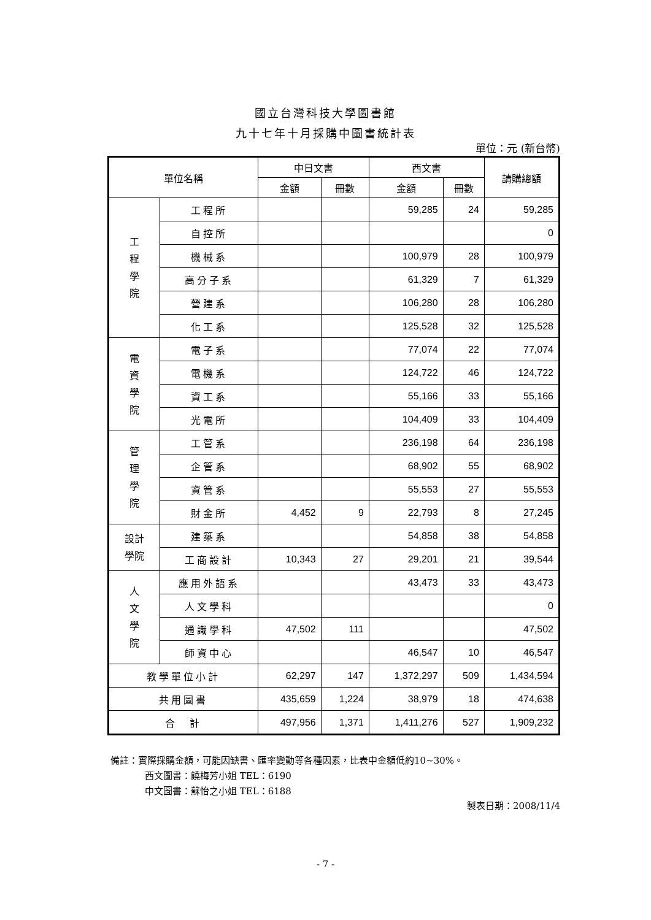國立台灣科技大學圖書館
九十七年十月採購中圖書統計表
單位：元 (新台幣)
| 單位名稱 | | 中日文書 | | 西文書 | | 請購總額 |
| --- | --- | --- | --- | --- | --- | --- |
| | | 金額 | 冊數 | 金額 | 冊數 | |
| 工 程 學 院 | 工程所 | | | 59,285 | 24 | 59,285 |
| | 自控所 | | | | | 0 |
| | 機械系 | | | 100,979 | 28 | 100,979 |
| | 高分子系 | | | 61,329 | 7 | 61,329 |
| | 營建系 | | | 106,280 | 28 | 106,280 |
| | 化工系 | | | 125,528 | 32 | 125,528 |
| 電 資 學 院 | 電子系 | | | 77,074 | 22 | 77,074 |
| | 電機系 | | | 124,722 | 46 | 124,722 |
| | 資工系 | | | 55,166 | 33 | 55,166 |
| | 光電所 | | | 104,409 | 33 | 104,409 |
| 管 理 學 院 | 工管系 | | | 236,198 | 64 | 236,198 |
| | 企管系 | | | 68,902 | 55 | 68,902 |
| | 資管系 | | | 55,553 | 27 | 55,553 |
| | 財金所 | 4,452 | 9 | 22,793 | 8 | 27,245 |
| 設計 學院 | 建築系 | | | 54,858 | 38 | 54,858 |
| | 工商設計 | 10,343 | 27 | 29,201 | 21 | 39,544 |
| 人 文 學 院 | 應用外語系 | | | 43,473 | 33 | 43,473 |
| | 人文學科 | | | | | 0 |
| | 通識學科 | 47,502 | 111 | | | 47,502 |
| | 師資中心 | | | 46,547 | 10 | 46,547 |
| 教學單位小計 | | 62,297 | 147 | 1,372,297 | 509 | 1,434,594 |
| 共用圖書 | | 435,659 | 1,224 | 38,979 | 18 | 474,638 |
| 合 計 | | 497,956 | 1,371 | 1,411,276 | 527 | 1,909,232 |
備註：實際採購金額，可能因缺書、匯率變動等各種因素，比表中金額低約10~30%。
西文圖書：饒梅芳小姐 TEL：6190
中文圖書：蘇怡之小姐 TEL：6188
製表日期：2008/11/4
- 7 -